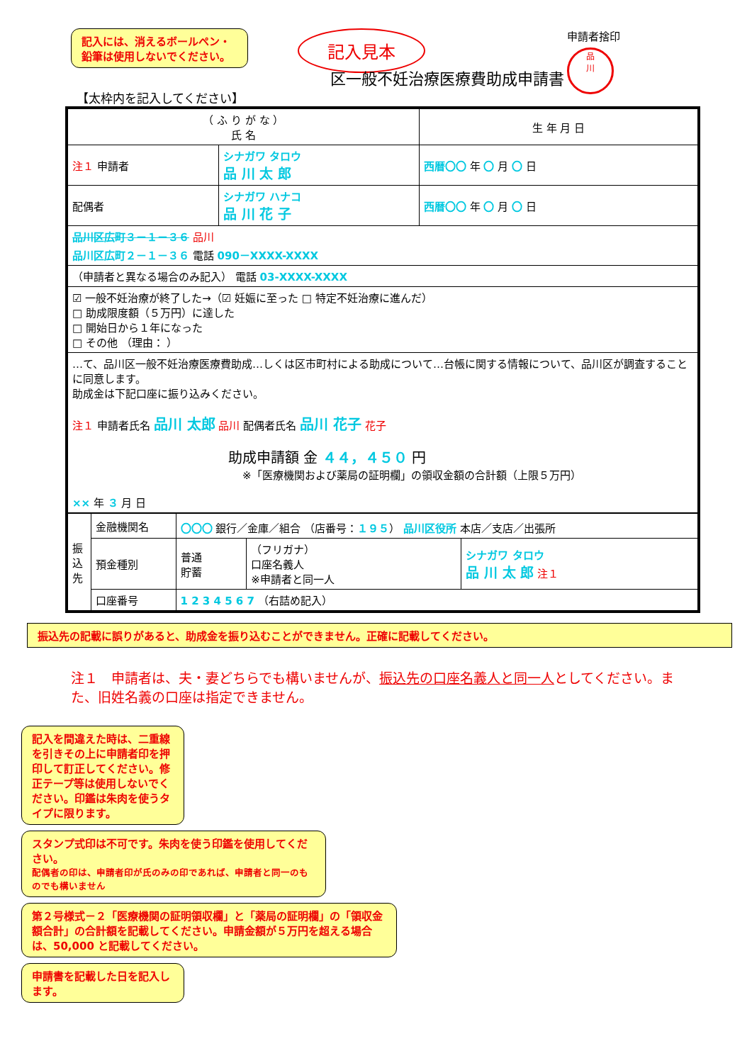記入には、消えるボールペン・鉛筆は使用しないでください。
記入見本
申請者捨印
品
川
区一般不妊治療医療費助成申請書
【太枠内を記入してください】
| （ ふ り が な ） 氏 名 | | 生 年 月 日 |
| 注１ 申請者 | シナガワ タロウ 品 川 太 郎 | 西暦〇〇 年 〇 月 〇 日 |
| 配偶者 | シナガワ ハナコ 品 川 花 子 | 西暦〇〇 年 〇 月 〇 日 |
| 品川区広町３－１－３６ 品川 品川区広町２－１－３６ 電話 090－XXXX-XXXX | | |
| （申請者と異なる場合のみ記入） 電話 03-XXXX-XXXX | | |
| ☑ 一般不妊治療が終了した→（☑ 妊娠に至った □ 特定不妊治療に進んだ） □ 助成限度額（５万円）に達した □ 開始日から１年になった □ その他 （理由： ） | | |
| …て、品川区一般不妊治療医療費助成…しくは区市町村による助成について…台帳に関する情報について、品川区が調査することに同意します。 助成金は下記口座に振り込みください。 注１ 申請者氏名 品川 太郎 品川 配偶者氏名 品川 花子 花子 助成申請額 金 ４４，４５０ 円 ※「医療機関および薬局の証明欄」の領収金額の合計額（上限５万円） ×× 年 ３ 月 日 | | |
| 振込先 | 金融機関名 | 〇〇〇 銀行／金庫／組合 （店番号： １９５ ） 品川区役所 本店／支店／出張所 | | |
| | 預金種別 | 普通 貯蓄 | （フリガナ） 口座名義人 ※申請者と同一人 | シナガワ タロウ 品 川 太 郎 注１ |
| | 口座番号 | 1 2 3 4 5 6 7 （右詰め記入） | | |
振込先の記載に誤りがあると、助成金を振り込むことができません。正確に記載してください。
注１　申請者は、夫・妻どちらでも構いませんが、振込先の口座名義人と同一人としてください。また、旧姓名義の口座は指定できません。
記入を間違えた時は、二重線を引きその上に申請者印を押印して訂正してください。修正テープ等は使用しないでください。印鑑は朱肉を使うタイプに限ります。
スタンプ式印は不可です。朱肉を使う印鑑を使用してください。
配偶者の印は、申請者印が氏のみの印であれば、申請者と同一のものでも構いません
第２号様式－２「医療機関の証明領収欄」と「薬局の証明欄」の「領収金額合計」の合計額を記載してください。申請金額が５万円を超える場合は、50,000 と記載してください。
申請書を記載した日を記入します。